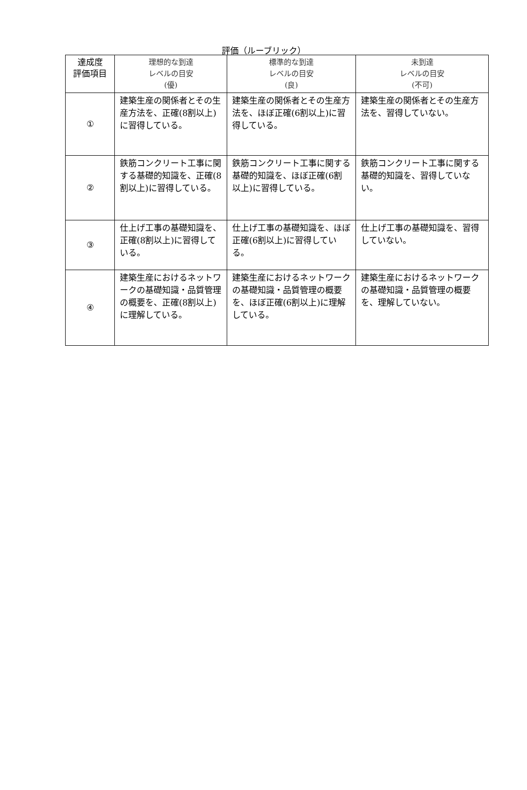評価（ルーブリック）
| 達成度 評価項目 | 理想的な到達 レベルの目安 (優) | 標準的な到達 レベルの目安 (良) | 未到達 レベルの目安 (不可) |
| --- | --- | --- | --- |
| ① | 建築生産の関係者とその生産方法を、正確(8割以上)に習得している。 | 建築生産の関係者とその生産方法を、ほぼ正確(6割以上)に習得している。 | 建築生産の関係者とその生産方法を、習得していない。 |
| ② | 鉄筋コンクリート工事に関する基礎的知識を、正確(8割以上)に習得している。 | 鉄筋コンクリート工事に関する基礎的知識を、ほぼ正確(6割以上)に習得している。 | 鉄筋コンクリート工事に関する基礎的知識を、習得していない。 |
| ③ | 仕上げ工事の基礎知識を、正確(8割以上)に習得している。 | 仕上げ工事の基礎知識を、ほぼ正確(6割以上)に習得している。 | 仕上げ工事の基礎知識を、習得していない。 |
| ④ | 建築生産におけるネットワークの基礎知識・品質管理の概要を、正確(8割以上)に理解している。 | 建築生産におけるネットワークの基礎知識・品質管理の概要を、ほぼ正確(6割以上)に理解している。 | 建築生産におけるネットワークの基礎知識・品質管理の概要を、理解していない。 |